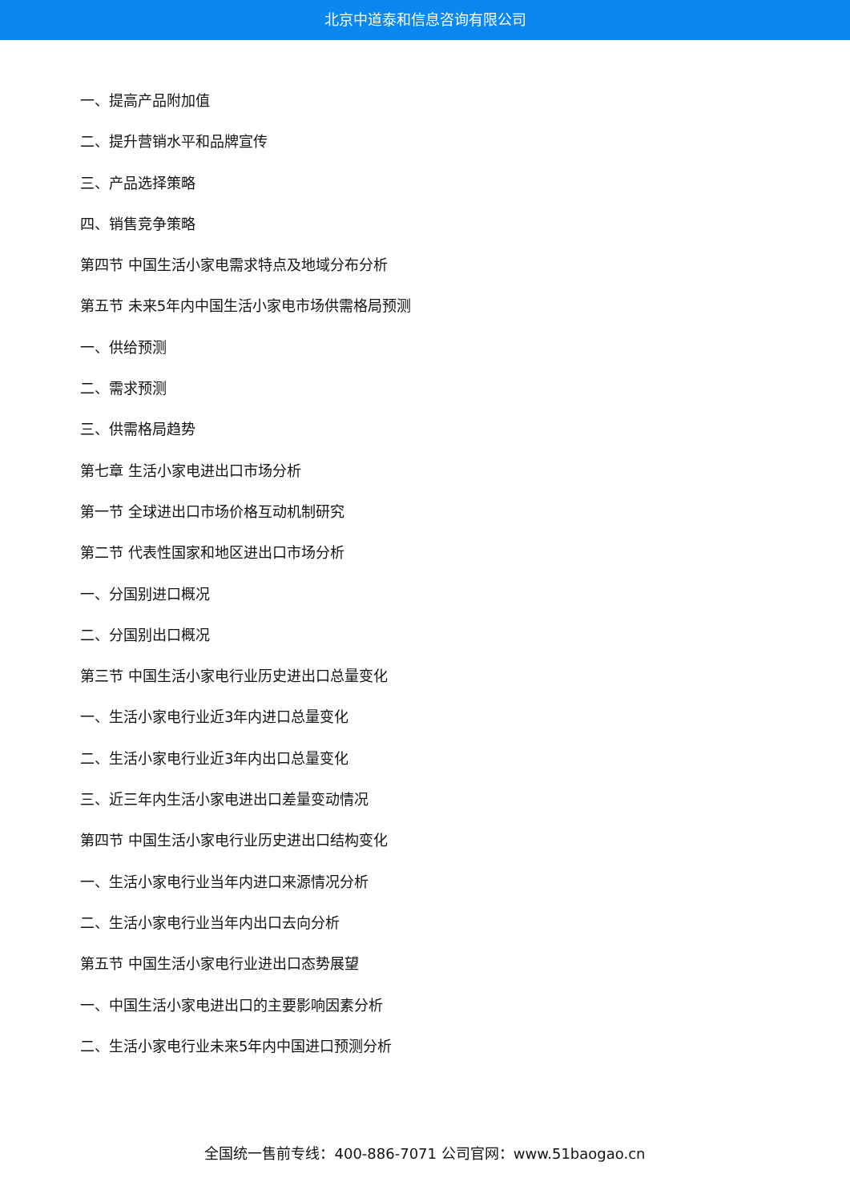北京中道泰和信息咨询有限公司
一、提高产品附加值
二、提升营销水平和品牌宣传
三、产品选择策略
四、销售竞争策略
第四节 中国生活小家电需求特点及地域分布分析
第五节 未来5年内中国生活小家电市场供需格局预测
一、供给预测
二、需求预测
三、供需格局趋势
第七章 生活小家电进出口市场分析
第一节 全球进出口市场价格互动机制研究
第二节 代表性国家和地区进出口市场分析
一、分国别进口概况
二、分国别出口概况
第三节 中国生活小家电行业历史进出口总量变化
一、生活小家电行业近3年内进口总量变化
二、生活小家电行业近3年内出口总量变化
三、近三年内生活小家电进出口差量变动情况
第四节 中国生活小家电行业历史进出口结构变化
一、生活小家电行业当年内进口来源情况分析
二、生活小家电行业当年内出口去向分析
第五节 中国生活小家电行业进出口态势展望
一、中国生活小家电进出口的主要影响因素分析
二、生活小家电行业未来5年内中国进口预测分析
全国统一售前专线：400-886-7071 公司官网：www.51baogao.cn